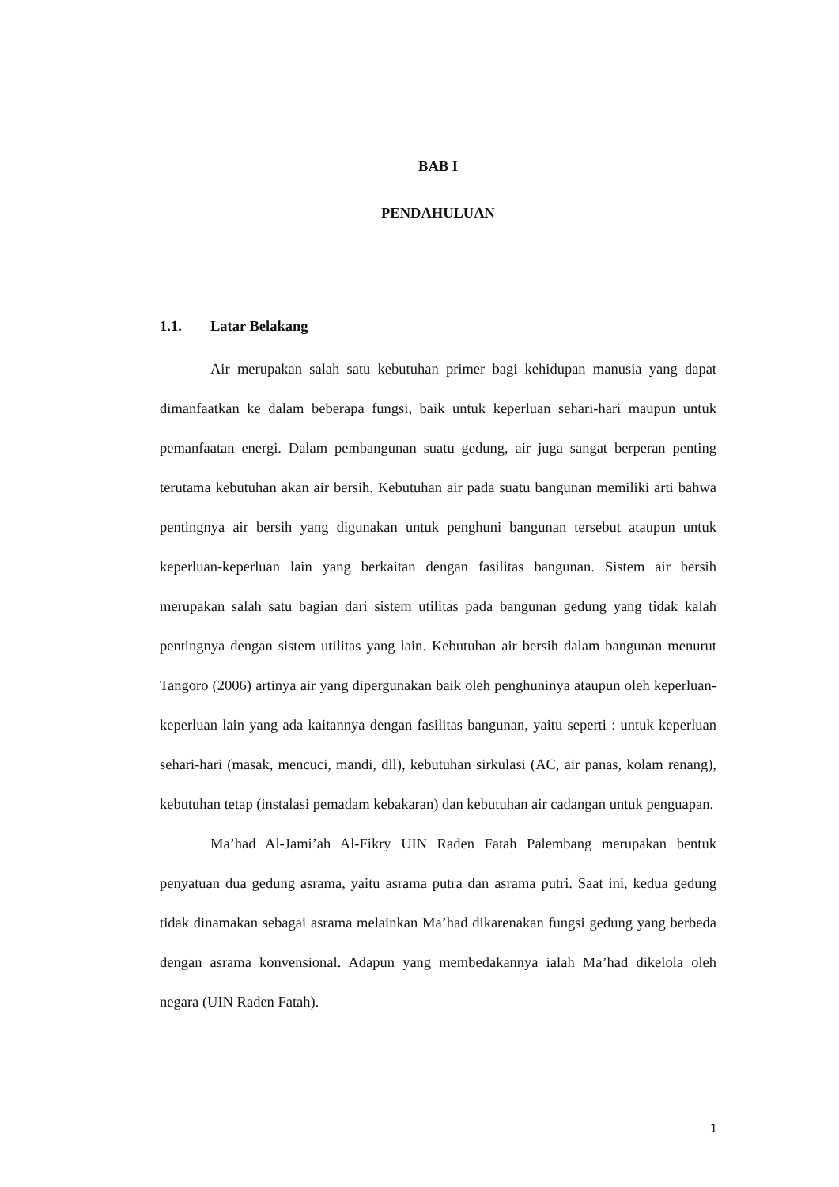BAB I
PENDAHULUAN
1.1. Latar Belakang
Air merupakan salah satu kebutuhan primer bagi kehidupan manusia yang dapat dimanfaatkan ke dalam beberapa fungsi, baik untuk keperluan sehari-hari maupun untuk pemanfaatan energi. Dalam pembangunan suatu gedung, air juga sangat berperan penting terutama kebutuhan akan air bersih. Kebutuhan air pada suatu bangunan memiliki arti bahwa pentingnya air bersih yang digunakan untuk penghuni bangunan tersebut ataupun untuk keperluan-keperluan lain yang berkaitan dengan fasilitas bangunan. Sistem air bersih merupakan salah satu bagian dari sistem utilitas pada bangunan gedung yang tidak kalah pentingnya dengan sistem utilitas yang lain. Kebutuhan air bersih dalam bangunan menurut Tangoro (2006) artinya air yang dipergunakan baik oleh penghuninya ataupun oleh keperluan-keperluan lain yang ada kaitannya dengan fasilitas bangunan, yaitu seperti : untuk keperluan sehari-hari (masak, mencuci, mandi, dll), kebutuhan sirkulasi (AC, air panas, kolam renang), kebutuhan tetap (instalasi pemadam kebakaran) dan kebutuhan air cadangan untuk penguapan.
Ma’had Al-Jami’ah Al-Fikry UIN Raden Fatah Palembang merupakan bentuk penyatuan dua gedung asrama, yaitu asrama putra dan asrama putri. Saat ini, kedua gedung tidak dinamakan sebagai asrama melainkan Ma’had dikarenakan fungsi gedung yang berbeda dengan asrama konvensional. Adapun yang membedakannya ialah Ma’had dikelola oleh negara (UIN Raden Fatah).
1